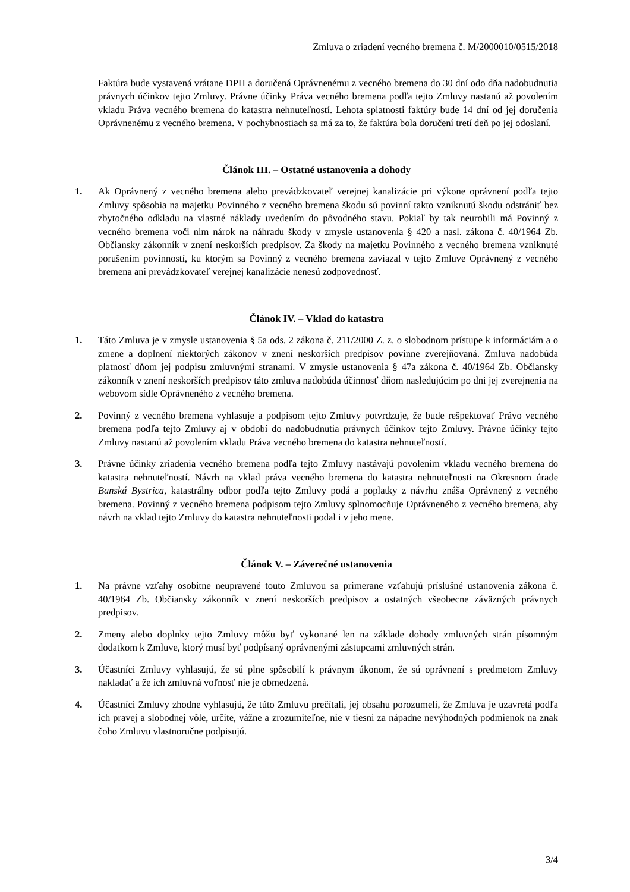Zmluva o zriadení vecného bremena č. M/2000010/0515/2018
Faktúra bude vystavená vrátane DPH a doručená Oprávnenému z vecného bremena do 30 dní odo dňa nadobudnutia právnych účinkov tejto Zmluvy. Právne účinky Práva vecného bremena podľa tejto Zmluvy nastanú až povolením vkladu Práva vecného bremena do katastra nehnuteľností. Lehota splatnosti faktúry bude 14 dní od jej doručenia Oprávnenému z vecného bremena. V pochybnostiach sa má za to, že faktúra bola doručení tretí deň po jej odoslaní.
Článok III. – Ostatné ustanovenia a dohody
1. Ak Oprávnený z vecného bremena alebo prevádzkovateľ verejnej kanalizácie pri výkone oprávnení podľa tejto Zmluvy spôsobia na majetku Povinného z vecného bremena škodu sú povinní takto vzniknutú škodu odstrániť bez zbytočného odkladu na vlastné náklady uvedením do pôvodného stavu. Pokiaľ by tak neurobili má Povinný z vecného bremena voči nim nárok na náhradu škody v zmysle ustanovenia § 420 a nasl. zákona č. 40/1964 Zb. Občiansky zákonník v znení neskorších predpisov. Za škody na majetku Povinného z vecného bremena vzniknuté porušením povinností, ku ktorým sa Povinný z vecného bremena zaviazal v tejto Zmluve Oprávnený z vecného bremena ani prevádzkovateľ verejnej kanalizácie nenesú zodpovednosť.
Článok IV. – Vklad do katastra
1. Táto Zmluva je v zmysle ustanovenia § 5a ods. 2 zákona č. 211/2000 Z. z. o slobodnom prístupe k informáciám a o zmene a doplnení niektorých zákonov v znení neskorších predpisov povinne zverejňovaná. Zmluva nadobúda platnosť dňom jej podpisu zmluvnými stranami. V zmysle ustanovenia § 47a zákona č. 40/1964 Zb. Občiansky zákonník v znení neskorších predpisov táto zmluva nadobúda účinnosť dňom nasledujúcim po dni jej zverejnenia na webovom sídle Oprávneného z vecného bremena.
2. Povinný z vecného bremena vyhlasuje a podpisom tejto Zmluvy potvrdzuje, že bude rešpektovať Právo vecného bremena podľa tejto Zmluvy aj v období do nadobudnutia právnych účinkov tejto Zmluvy. Právne účinky tejto Zmluvy nastanú až povolením vkladu Práva vecného bremena do katastra nehnuteľností.
3. Právne účinky zriadenia vecného bremena podľa tejto Zmluvy nastávajú povolením vkladu vecného bremena do katastra nehnuteľností. Návrh na vklad práva vecného bremena do katastra nehnuteľnosti na Okresnom úrade Banská Bystrica, katastrálny odbor podľa tejto Zmluvy podá a poplatky z návrhu znáša Oprávnený z vecného bremena. Povinný z vecného bremena podpisom tejto Zmluvy splnomocňuje Oprávneného z vecného bremena, aby návrh na vklad tejto Zmluvy do katastra nehnuteľnosti podal i v jeho mene.
Článok V. – Záverečné ustanovenia
1. Na právne vzťahy osobitne neupravené touto Zmluvou sa primerane vzťahujú príslušné ustanovenia zákona č. 40/1964 Zb. Občiansky zákonník v znení neskorších predpisov a ostatných všeobecne záväzných právnych predpisov.
2. Zmeny alebo doplnky tejto Zmluvy môžu byť vykonané len na základe dohody zmluvných strán písomným dodatkom k Zmluve, ktorý musí byť podpísaný oprávnenými zástupcami zmluvných strán.
3. Účastníci Zmluvy vyhlasujú, že sú plne spôsobilí k právnym úkonom, že sú oprávnení s predmetom Zmluvy nakladať a že ich zmluvná voľnosť nie je obmedzená.
4. Účastníci Zmluvy zhodne vyhlasujú, že túto Zmluvu prečítali, jej obsahu porozumeli, že Zmluva je uzavretá podľa ich pravej a slobodnej vôle, určite, vážne a zrozumiteľne, nie v tiesni za nápadne nevýhodných podmienok na znak čoho Zmluvu vlastnoručne podpisujú.
3/4